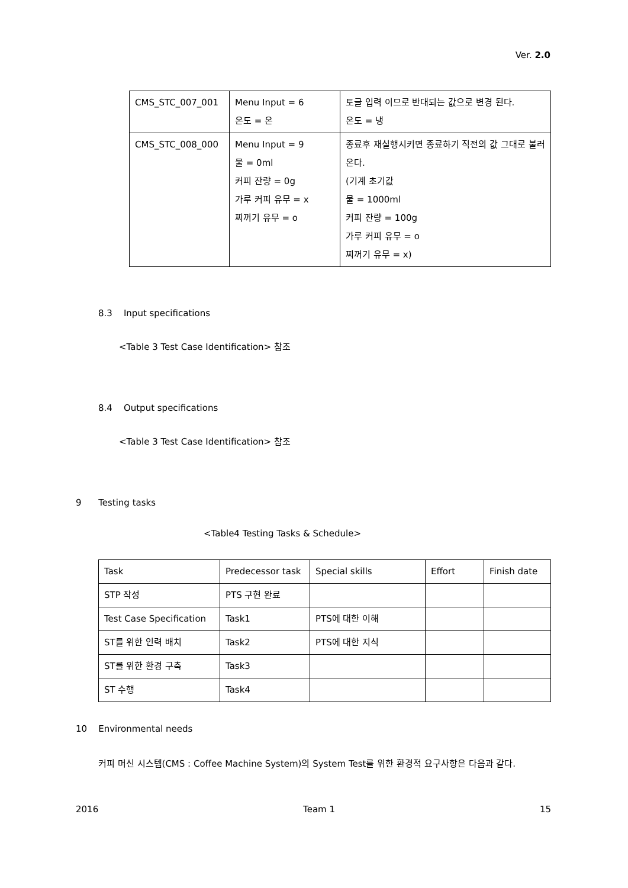Ver. 2.0
| CMS_STC_007_001 | Menu Input = 6 온도 = 온 | 토글 입력 이므로 반대되는 값으로 변경 된다. 온도 = 냉 |
| CMS_STC_008_000 | Menu Input = 9 물 = 0ml 커피 잔량 = 0g 가루 커피 유무 = x 찌꺼기 유무 = o | 종료후 재실행시키면 종료하기 직전의 값 그대로 불러온다. (기계 초기값 물 = 1000ml 커피 잔량 = 100g 가루 커피 유무 = o 찌꺼기 유무 = x) |
8.3 Input specifications
<Table 3 Test Case Identification> 참조
8.4 Output specifications
<Table 3 Test Case Identification> 참조
9 Testing tasks
<Table4 Testing Tasks & Schedule>
| Task | Predecessor task | Special skills | Effort | Finish date |
| STP 작성 | PTS 구현 완료 | | | |
| Test Case Specification | Task1 | PTS에 대한 이해 | | |
| ST를 위한 인력 배치 | Task2 | PTS에 대한 지식 | | |
| ST를 위한 환경 구축 | Task3 | | | |
| ST 수행 | Task4 | | | |
10 Environmental needs
커피 머신 시스템(CMS : Coffee Machine System)의 System Test를 위한 환경적 요구사항은 다음과 같다.
2016 Team 1 15